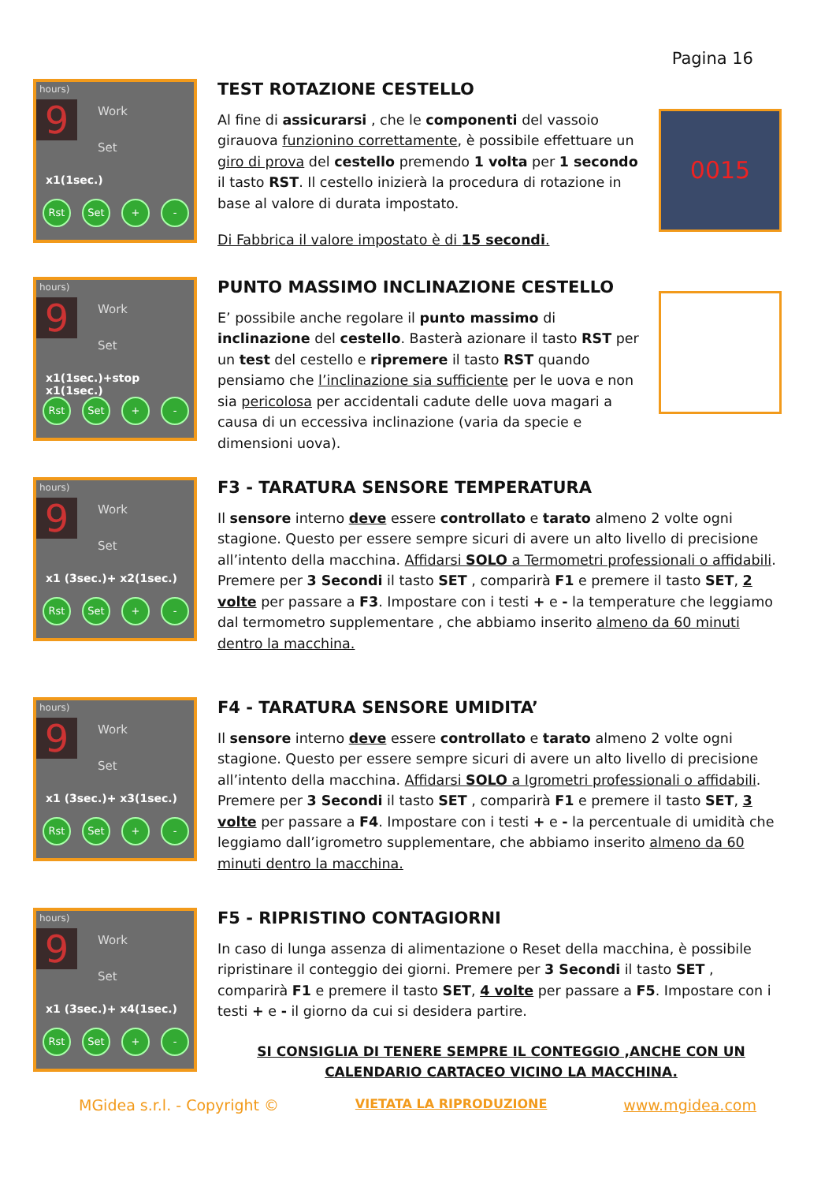Pagina 16
hours)
9 Work
Set
x1(1sec.)
Rst Set + -
TEST ROTAZIONE CESTELLO
Al fine di assicurarsi , che le componenti del vassoio girauova funzionino correttamente, è possibile effettuare un giro di prova del cestello premendo 1 volta per 1 secondo il tasto RST. Il cestello inizierà la procedura di rotazione in base al valore di durata impostato.
Di Fabbrica il valore impostato è di 15 secondi.
0015
hours)
9 Work
Set
x1(1sec.)+stop x1(1sec.)
Rst Set + -
PUNTO MASSIMO INCLINAZIONE CESTELLO
E’ possibile anche regolare il punto massimo di inclinazione del cestello. Basterà azionare il tasto RST per un test del cestello e ripremere il tasto RST quando pensiamo che l’inclinazione sia sufficiente per le uova e non sia pericolosa per accidentali cadute delle uova magari a causa di un eccessiva inclinazione (varia da specie e dimensioni uova).
hours)
9 Work
Set
x1 (3sec.)+ x2(1sec.)
Rst Set + -
F3 - TARATURA SENSORE TEMPERATURA
Il sensore interno deve essere controllato e tarato almeno 2 volte ogni stagione. Questo per essere sempre sicuri di avere un alto livello di precisione all’intento della macchina. Affidarsi SOLO a Termometri professionali o affidabili. Premere per 3 Secondi il tasto SET , comparirà F1 e premere il tasto SET, 2 volte per passare a F3. Impostare con i testi + e - la temperature che leggiamo dal termometro supplementare , che abbiamo inserito almeno da 60 minuti dentro la macchina.
hours)
9 Work
Set
x1 (3sec.)+ x3(1sec.)
Rst Set + -
F4 - TARATURA SENSORE UMIDITA’
Il sensore interno deve essere controllato e tarato almeno 2 volte ogni stagione. Questo per essere sempre sicuri di avere un alto livello di precisione all’intento della macchina. Affidarsi SOLO a Igrometri professionali o affidabili. Premere per 3 Secondi il tasto SET , comparirà F1 e premere il tasto SET, 3 volte per passare a F4. Impostare con i testi + e - la percentuale di umidità che leggiamo dall’igrometro supplementare, che abbiamo inserito almeno da 60 minuti dentro la macchina.
hours)
9 Work
Set
x1 (3sec.)+ x4(1sec.)
Rst Set + -
F5 - RIPRISTINO CONTAGIORNI
In caso di lunga assenza di alimentazione o Reset della macchina, è possibile ripristinare il conteggio dei giorni. Premere per 3 Secondi il tasto SET , comparirà F1 e premere il tasto SET, 4 volte per passare a F5. Impostare con i testi + e - il giorno da cui si desidera partire.
SI CONSIGLIA DI TENERE SEMPRE IL CONTEGGIO ,ANCHE CON UN CALENDARIO CARTACEO VICINO LA MACCHINA.
MGidea s.r.l. - Copyright © VIETATA LA RIPRODUZIONE www.mgidea.com